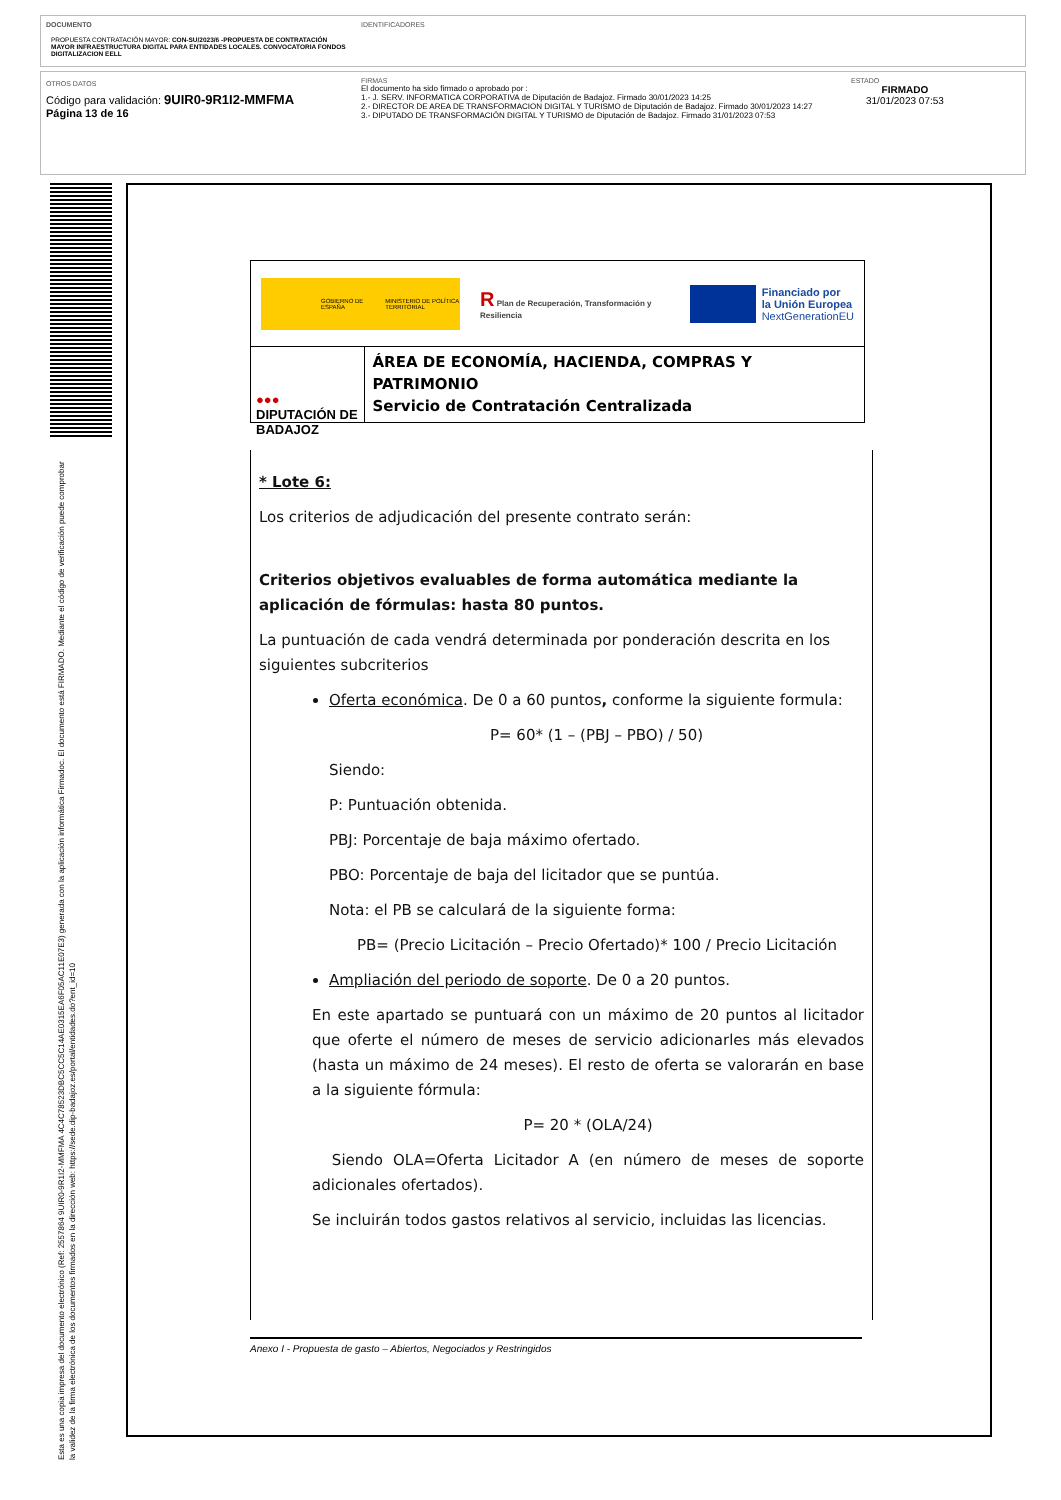DOCUMENTO
PROPUESTA CONTRATACIÓN MAYOR: CON-SU/2023/6 -PROPUESTA DE CONTRATACIÓN MAYOR INFRAESTRUCTURA DIGITAL PARA ENTIDADES LOCALES. CONVOCATORIA FONDOS DIGITALIZACION EELL
IDENTIFICADORES
OTROS DATOS
Código para validación: 9UIR0-9R1I2-MMFMA
Página 13 de 16
FIRMAS
El documento ha sido firmado o aprobado por :
1.- J. SERV. INFORMATICA CORPORATIVA de Diputación de Badajoz. Firmado 30/01/2023 14:25
2.- DIRECTOR DE AREA DE TRANSFORMACION DIGITAL Y TURISMO de Diputación de Badajoz. Firmado 30/01/2023 14:27
3.- DIPUTADO DE TRANSFORMACIÓN DIGITAL Y TURISMO de Diputación de Badajoz. Firmado 31/01/2023 07:53
ESTADO
FIRMADO
31/01/2023 07:53
Esta es una copia impresa del documento electrónico (Ref: 2557864 9UIR0-9R1I2-MMFMA 4C4C78523DBC5CC5C14AE0315EA6F05AC11E07E3) generada con la aplicación informática Firmadoc. El documento está FIRMADO. Mediante el código de verificación puede comprobar la validez de la firma electrónica de los documentos firmados en la dirección web: https://sede.dip-badajoz.es/portal/entidades.do?ent_id=10
GOBIERNO DE ESPAÑA MINISTERIO DE POLÍTICA TERRITORIAL
R Plan de Recuperación, Transformación y Resiliencia
Financiado por
la Unión Europea
NextGenerationEU
●●● DIPUTACIÓN DE BADAJOZ
ÁREA DE ECONOMÍA, HACIENDA, COMPRAS Y PATRIMONIO
Servicio de Contratación Centralizada
* Lote 6:
Los criterios de adjudicación del presente contrato serán:
Criterios objetivos evaluables de forma automática mediante la aplicación de fórmulas: hasta 80 puntos.
La puntuación de cada vendrá determinada por ponderación descrita en los siguientes subcriterios
Oferta económica. De 0 a 60 puntos, conforme la siguiente formula:
P= 60* (1 – (PBJ – PBO) / 50)
Siendo:
P: Puntuación obtenida.
PBJ: Porcentaje de baja máximo ofertado.
PBO: Porcentaje de baja del licitador que se puntúa.
Nota: el PB se calculará de la siguiente forma:
PB= (Precio Licitación – Precio Ofertado)* 100 / Precio Licitación
Ampliación del periodo de soporte. De 0 a 20 puntos.
En este apartado se puntuará con un máximo de 20 puntos al licitador que oferte el número de meses de servicio adicionarles más elevados (hasta un máximo de 24 meses). El resto de oferta se valorarán en base a la siguiente fórmula:
P= 20 * (OLA/24)
Siendo OLA=Oferta Licitador A (en número de meses de soporte adicionales ofertados).
Se incluirán todos gastos relativos al servicio, incluidas las licencias.
Anexo I - Propuesta de gasto – Abiertos, Negociados y Restringidos